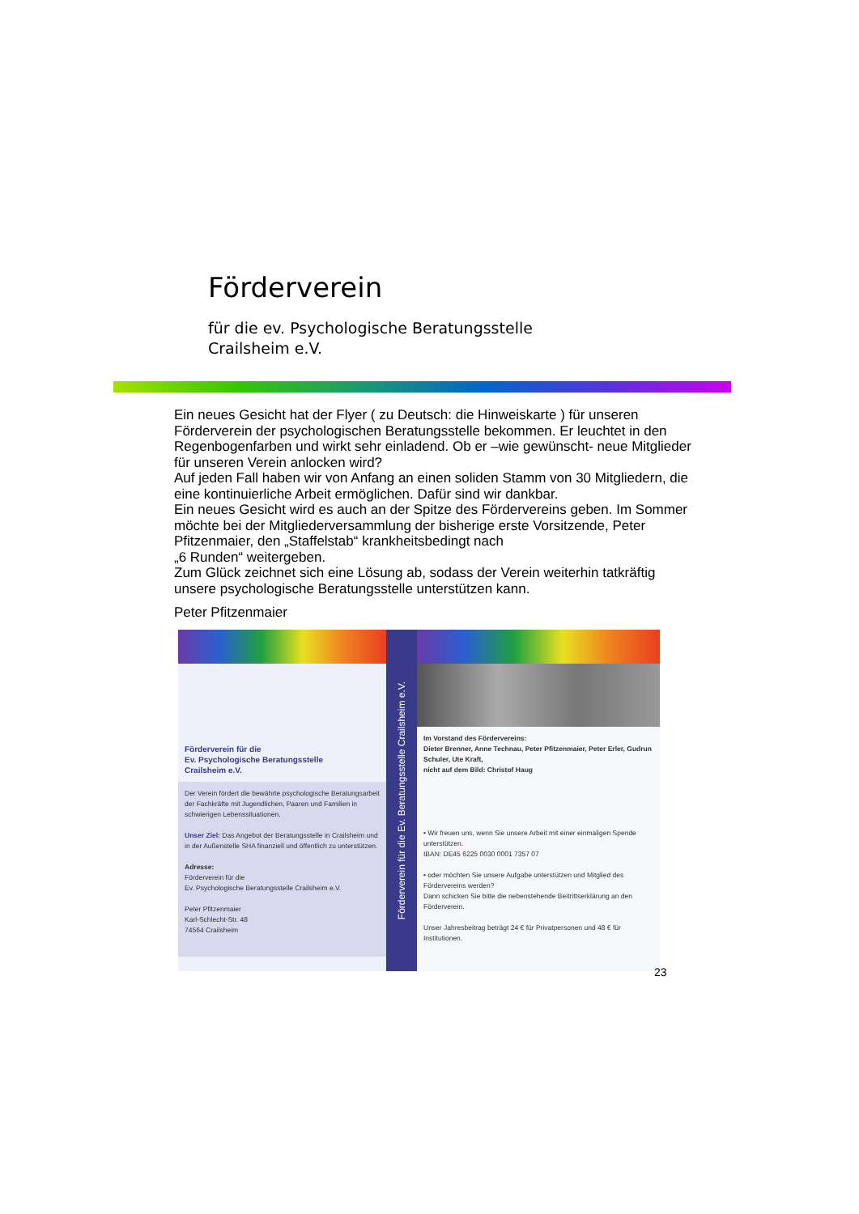Förderverein
für die ev. Psychologische Beratungsstelle
Crailsheim e.V.
Ein neues Gesicht hat der Flyer ( zu Deutsch: die Hinweiskarte ) für unseren Förderverein der psychologischen Beratungsstelle bekommen. Er leuchtet in den Regenbogenfarben und wirkt sehr einladend. Ob er –wie gewünscht- neue Mitglieder für unseren Verein anlocken wird?
Auf jeden Fall haben wir von Anfang an einen soliden Stamm von 30 Mitgliedern, die eine kontinuierliche Arbeit ermöglichen. Dafür sind wir dankbar.
Ein neues Gesicht wird es auch an der Spitze des Fördervereins geben. Im Sommer möchte bei der Mitgliederversammlung der bisherige erste Vorsitzende, Peter Pfitzenmaier, den „Staffelstab“ krankheitsbedingt nach
„6 Runden“ weitergeben.
Zum Glück zeichnet sich eine Lösung ab, sodass der Verein weiterhin tatkräftig unsere psychologische Beratungsstelle unterstützen kann.
Peter Pfitzenmaier
Förderverein für die
Ev. Psychologische Beratungsstelle
Crailsheim e.V.
Der Verein fördert die bewährte psychologische Beratungsarbeit der Fachkräfte mit Jugendlichen, Paaren und Familien in schwierigen Lebenssituationen.
Unser Ziel: Das Angebot der Beratungsstelle in Crailsheim und in der Außenstelle SHA finanziell und öffentlich zu unterstützen.
Adresse:
Förderverein für die
Ev. Psychologische Beratungsstelle Crailsheim e.V.
Peter Pfitzenmaier
Karl-Schlecht-Str. 48
74564 Crailsheim
Förderverein für die Ev. Beratungsstelle Crailsheim e.V.
Im Vorstand des Fördervereins:
Dieter Brenner, Anne Technau, Peter Pfitzenmaier, Peter Erler, Gudrun Schuler, Ute Kraft,
nicht auf dem Bild: Christof Haug
• Wir freuen uns, wenn Sie unsere Arbeit mit einer einmaligen Spende unterstützen.
IBAN: DE45 6225 0030 0001 7357 07
• oder möchten Sie unsere Aufgabe unterstützen und Mitglied des Fördervereins werden?
Dann schicken Sie bitte die nebenstehende Beitrittserklärung an den Förderverein.
Unser Jahresbeitrag beträgt 24 € für Privatpersonen und 48 € für Institutionen.
23